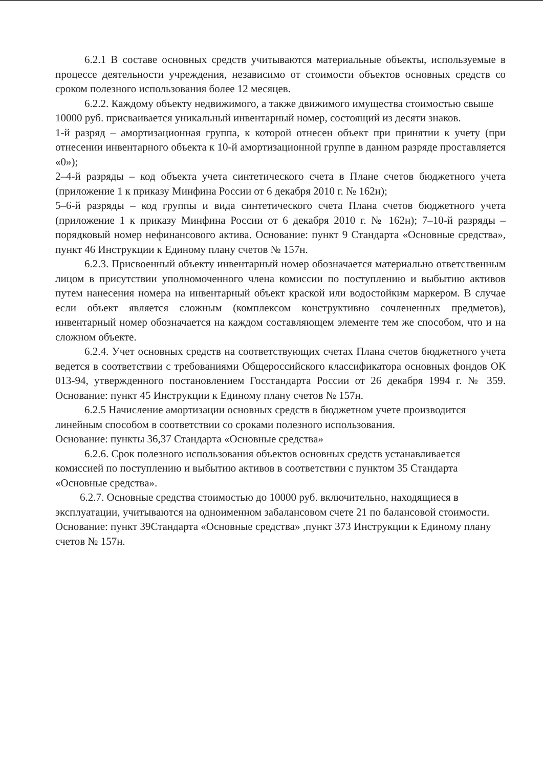6.2.1 В составе основных средств учитываются материальные объекты, используемые в процессе деятельности учреждения, независимо от стоимости объектов основных средств со сроком полезного использования более 12 месяцев.
6.2.2. Каждому объекту недвижимого, а также движимого имущества стоимостью свыше 10000 руб. присваивается уникальный инвентарный номер, состоящий из десяти знаков.
1-й разряд – амортизационная группа, к которой отнесен объект при принятии к учету (при отнесении инвентарного объекта к 10-й амортизационной группе в данном разряде проставляется «0»);
2–4-й разряды – код объекта учета синтетического счета в Плане счетов бюджетного учета (приложение 1 к приказу Минфина России от 6 декабря 2010 г. № 162н);
5–6-й разряды – код группы и вида синтетического счета Плана счетов бюджетного учета (приложение 1 к приказу Минфина России от 6 декабря 2010 г. № 162н); 7–10-й разряды – порядковый номер нефинансового актива. Основание: пункт 9 Стандарта «Основные средства», пункт 46 Инструкции к Единому плану счетов № 157н.
6.2.3. Присвоенный объекту инвентарный номер обозначается материально ответственным лицом в присутствии уполномоченного члена комиссии по поступлению и выбытию активов путем нанесения номера на инвентарный объект краской или водостойким маркером. В случае если объект является сложным (комплексом конструктивно сочлененных предметов), инвентарный номер обозначается на каждом составляющем элементе тем же способом, что и на сложном объекте.
6.2.4. Учет основных средств на соответствующих счетах Плана счетов бюджетного учета ведется в соответствии с требованиями Общероссийского классификатора основных фондов ОК 013-94, утвержденного постановлением Госстандарта России от 26 декабря 1994 г. № 359. Основание: пункт 45 Инструкции к Единому плану счетов № 157н.
6.2.5 Начисление амортизации основных средств в бюджетном учете производится
линейным способом в соответствии со сроками полезного использования.
Основание: пункты 36,37 Стандарта «Основные средства»
6.2.6. Срок полезного использования объектов основных средств устанавливается
комиссией по поступлению и выбытию активов в соответствии с пунктом 35 Стандарта «Основные средства».
6.2.7. Основные средства стоимостью до 10000 руб. включительно, находящиеся в
эксплуатации, учитываются на одноименном забалансовом счете 21 по балансовой стоимости.
Основание: пункт 39Стандарта «Основные средства» ,пункт 373 Инструкции к Единому плану счетов № 157н.